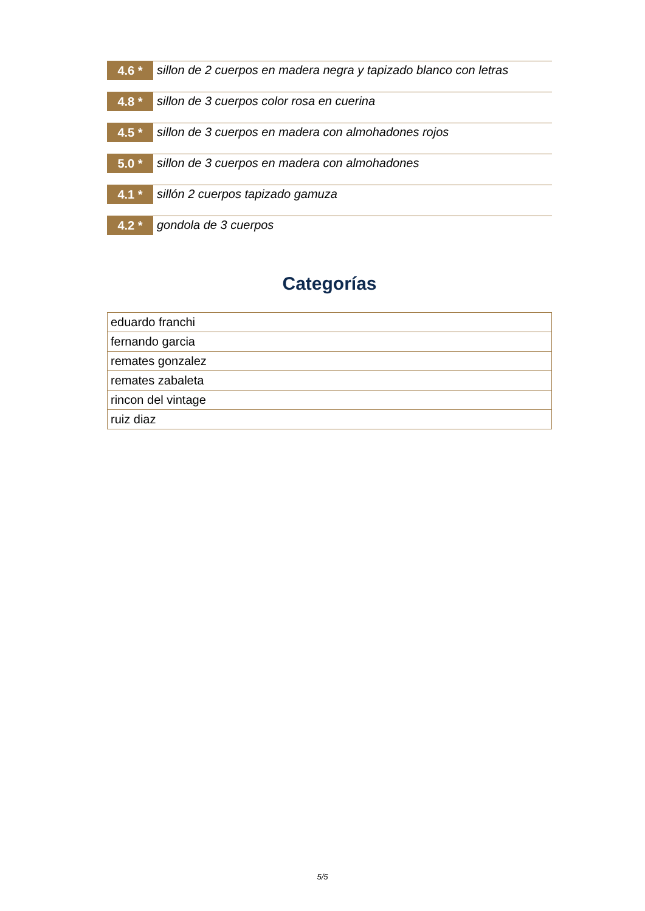4.6 *
sillon de 2 cuerpos en madera negra y tapizado blanco con letras
4.8 *
sillon de 3 cuerpos color rosa en cuerina
4.5 *
sillon de 3 cuerpos en madera con almohadones rojos
5.0 *
sillon de 3 cuerpos en madera con almohadones
4.1 *
sillón 2 cuerpos tapizado gamuza
4.2 *
gondola de 3 cuerpos
Categorías
| eduardo franchi |
| fernando garcia |
| remates gonzalez |
| remates zabaleta |
| rincon del vintage |
| ruiz diaz |
5/5